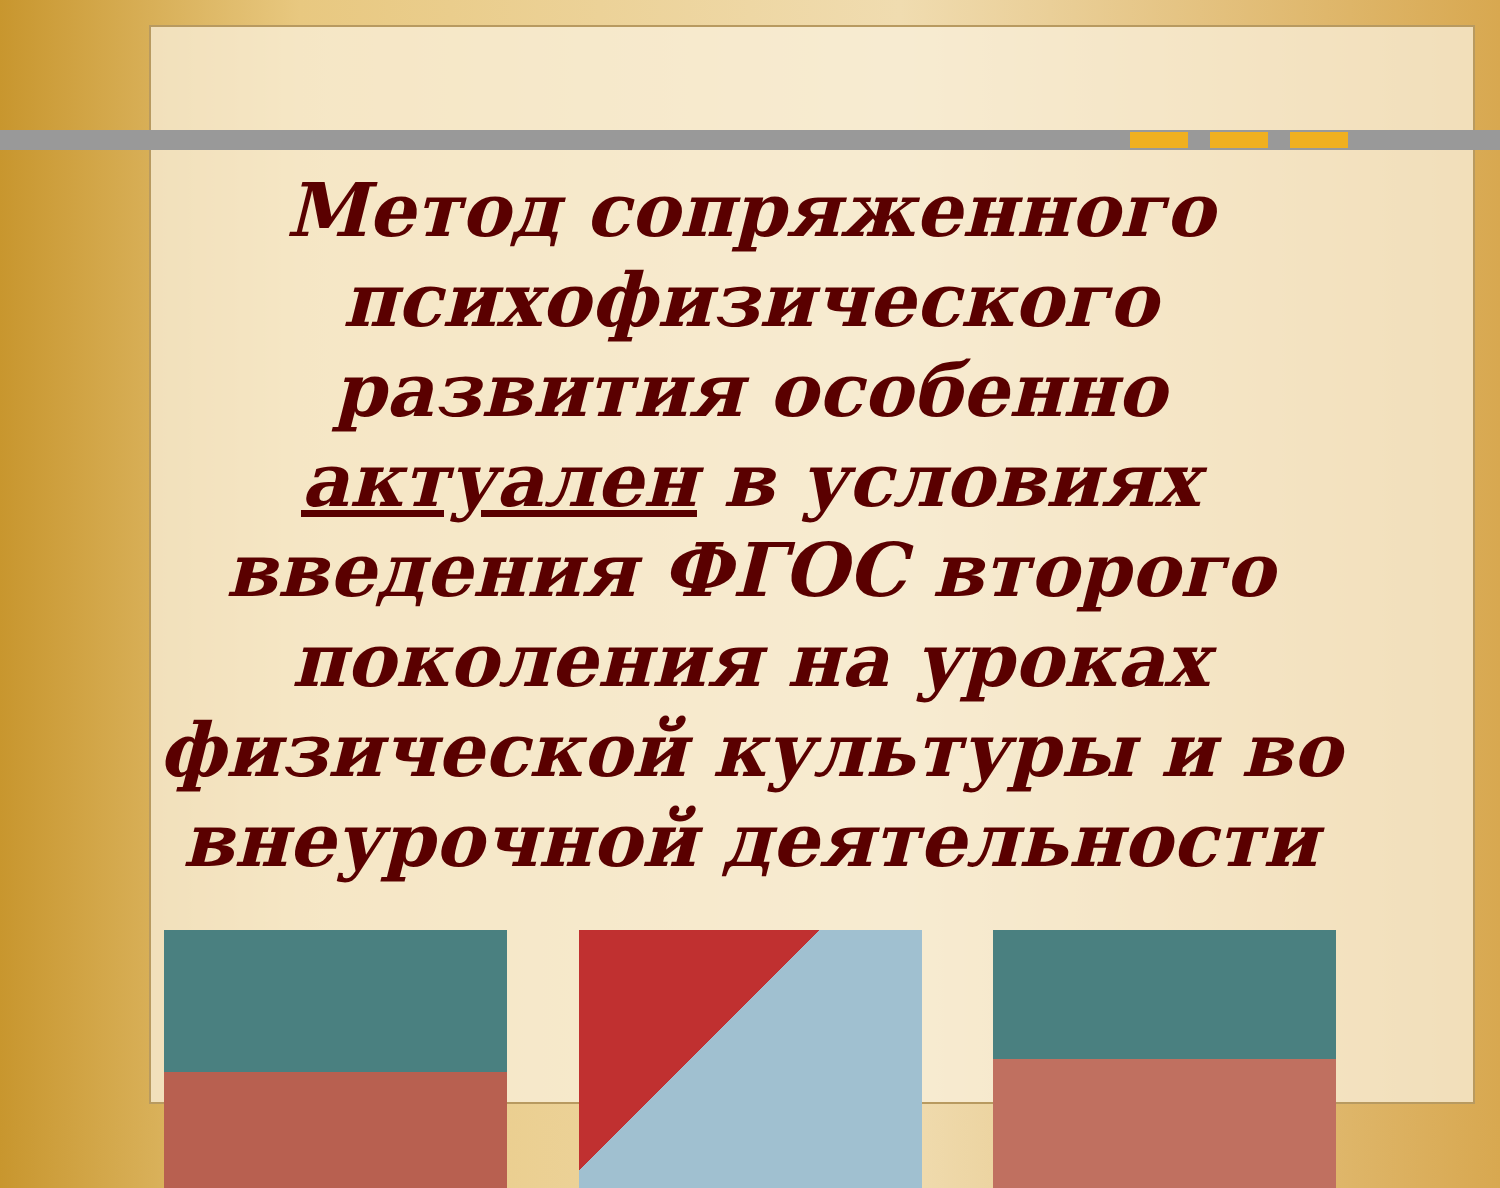Метод сопряженного психофизического развития особенно актуален в условиях введения ФГОС второго поколения на уроках физической культуры и во внеурочной деятельности